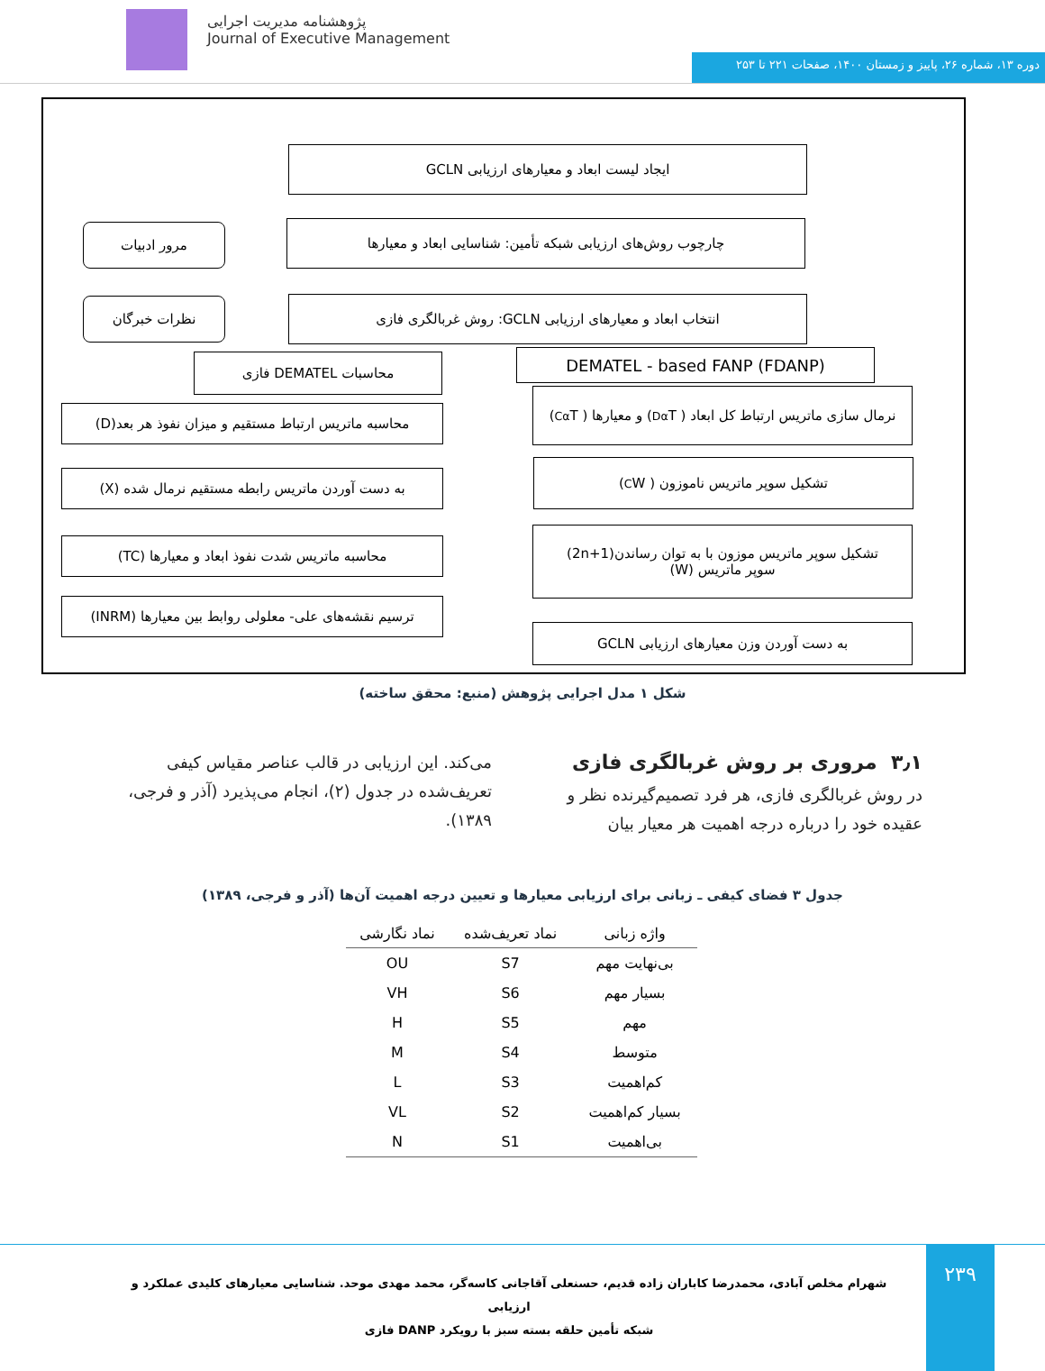پژوهشنامه مدیریت اجرایی
Journal of Executive Management
دوره ۱۳، شماره ۲۶، پاییز و زمستان ۱۴۰۰، صفحات ۲۲۱ تا ۲۵۳
ایجاد لیست ابعاد و معیارهای ارزیابی GCLN
مرور ادبیات چارچوب روش‌های ارزیابی شبکه تأمین: شناسایی ابعاد و معیارها
نظرات خبرگان انتخاب ابعاد و معیارهای ارزیابی GCLN: روش غربالگری فازی
محاسبات DEMATEL فازی DEMATEL - based FANP (FDANP)
محاسبه ماتریس ارتباط مستقیم و میزان نفوذ هر بعد(D)
نرمال سازی ماتریس ارتباط کل ابعاد ( T<sup>α</sup><sub>D</sub> ) و معیارها ( T<sup>α</sup><sub>C</sub> )
به دست آوردن ماتریس رابطه مستقیم نرمال شده (X)
تشکیل سوپر ماتریس ناموزون ( W<sub>C</sub> )
محاسبه ماتریس شدت نفوذ ابعاد و معیارها (TC)
تشکیل سوپر ماتریس موزون با به توان رساندن(2n+1)
سوپر ماتریس (W)
ترسیم نقشه‌های علی- معلولی روابط بین معیارها (INRM)
به دست آوردن وزن معیارهای ارزیابی GCLN
شکل ۱ مدل اجرایی پژوهش (منبع: محقق ساخته)
۳٫۱ مروری بر روش غربالگری فازی
در روش غربالگری فازی، هر فرد تصمیم‌گیرنده نظر و عقیده خود را درباره درجه اهمیت هر معیار بیان
می‌کند. این ارزیابی در قالب عناصر مقیاس کیفی تعریف‌شده در جدول (۲)، انجام می‌پذیرد (آذر و فرجی، ۱۳۸۹).
جدول ۳ فضای کیفی ـ زبانی برای ارزیابی معیارها و تعیین درجه اهمیت آن‌ها (آذر و فرجی، ۱۳۸۹)
| واژه زبانی | نماد تعریف‌شده | نماد نگارشی |
| --- | --- | --- |
| بی‌نهایت مهم | S7 | OU |
| بسیار مهم | S6 | VH |
| مهم | S5 | H |
| متوسط | S4 | M |
| کم‌اهمیت | S3 | L |
| بسیار کم‌اهمیت | S2 | VL |
| بی‌اهمیت | S1 | N |
۲۳۹
شهرام مخلص آبادی، محمدرضا کاباران زاده قدیم، حسنعلی آقاجانی کاسه‌گر، محمد مهدی موحد. شناسایی معیارهای کلیدی عملکرد و ارزیابی
شبکه تأمین حلقه بسته سبز با رویکرد DANP فازی